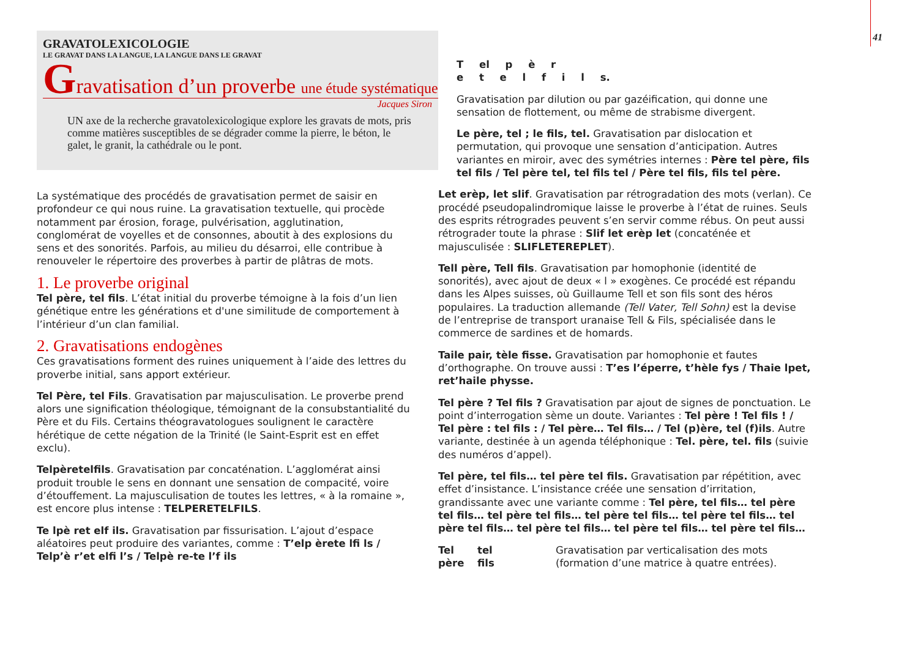41
GRAVATOLEXICOLOGIE
LE GRAVAT DANS LA LANGUE, LA LANGUE DANS LE GRAVAT
Gravatisation d’un proverbe une étude systématique
Jacques Siron
UN axe de la recherche gravatolexicologique explore les gravats de mots, pris comme matières susceptibles de se dégrader comme la pierre, le béton, le galet, le granit, la cathédrale ou le pont.
La systématique des procédés de gravatisation permet de saisir en profondeur ce qui nous ruine. La gravatisation textuelle, qui procède notamment par érosion, forage, pulvérisation, agglutination, conglomérat de voyelles et de consonnes, aboutit à des explosions du sens et des sonorités. Parfois, au milieu du désarroi, elle contribue à renouveler le répertoire des proverbes à partir de plâtras de mots.
1. Le proverbe original
Tel père, tel fils. L’état initial du proverbe témoigne à la fois d’un lien génétique entre les générations et d'une similitude de comportement à l’intérieur d’un clan familial.
2. Gravatisations endogènes
Ces gravatisations forment des ruines uniquement à l’aide des lettres du proverbe initial, sans apport extérieur.
Tel Père, tel Fils. Gravatisation par majusculisation. Le proverbe prend alors une signification théologique, témoignant de la consubstantialité du Père et du Fils. Certains théogravatologues soulignent le caractère hérétique de cette négation de la Trinité (le Saint-Esprit est en effet exclu).
Telpèretelfils. Gravatisation par concaténation. L’agglomérat ainsi produit trouble le sens en donnant une sensation de compacité, voire d’étouffement. La majusculisation de toutes les lettres, « à la romaine », est encore plus intense : TELPERETELFILS.
Te lpè ret elf ils. Gravatisation par fissurisation. L’ajout d’espace aléatoires peut produire des variantes, comme : T’elp èrete lfi ls / Telp’è r’et elfi l’s / Telpè re-te l’f ils
T el p è r
e t e l f i l s.
Gravatisation par dilution ou par gazéification, qui donne une sensation de flottement, ou même de strabisme divergent.
Le père, tel ; le fils, tel. Gravatisation par dislocation et permutation, qui provoque une sensation d’anticipation. Autres variantes en miroir, avec des symétries internes : Père tel père, fils tel fils / Tel père tel, tel fils tel / Père tel fils, fils tel père.
Let erèp, let slif. Gravatisation par rétrogradation des mots (verlan). Ce procédé pseudopalindromique laisse le proverbe à l’état de ruines. Seuls des esprits rétrogrades peuvent s’en servir comme rébus. On peut aussi rétrograder toute la phrase : Slif let erèp let (concaténée et majusculisée : SLIFLETEREPLET).
Tell père, Tell fils. Gravatisation par homophonie (identité de sonorités), avec ajout de deux « l » exogènes. Ce procédé est répandu dans les Alpes suisses, où Guillaume Tell et son fils sont des héros populaires. La traduction allemande (Tell Vater, Tell Sohn) est la devise de l’entreprise de transport uranaise Tell & Fils, spécialisée dans le commerce de sardines et de homards.
Taile pair, tèle fisse. Gravatisation par homophonie et fautes d’orthographe. On trouve aussi : T’es l’éperre, t’hèle fys / Thaie lpet, ret’haile physse.
Tel père ? Tel fils ? Gravatisation par ajout de signes de ponctuation. Le point d’interrogation sème un doute. Variantes : Tel père ! Tel fils ! / Tel père : tel fils : / Tel père… Tel fils… / Tel (p)ère, tel (f)ils. Autre variante, destinée à un agenda téléphonique : Tel. père, tel. fils (suivie des numéros d’appel).
Tel père, tel fils… tel père tel fils. Gravatisation par répétition, avec effet d’insistance. L’insistance créée une sensation d’irritation, grandissante avec une variante comme : Tel père, tel fils… tel père tel fils… tel père tel fils… tel père tel fils… tel père tel fils… tel père tel fils… tel père tel fils… tel père tel fils… tel père tel fils…
Tel
père
tel
fils
Gravatisation par verticalisation des mots
(formation d’une matrice à quatre entrées).